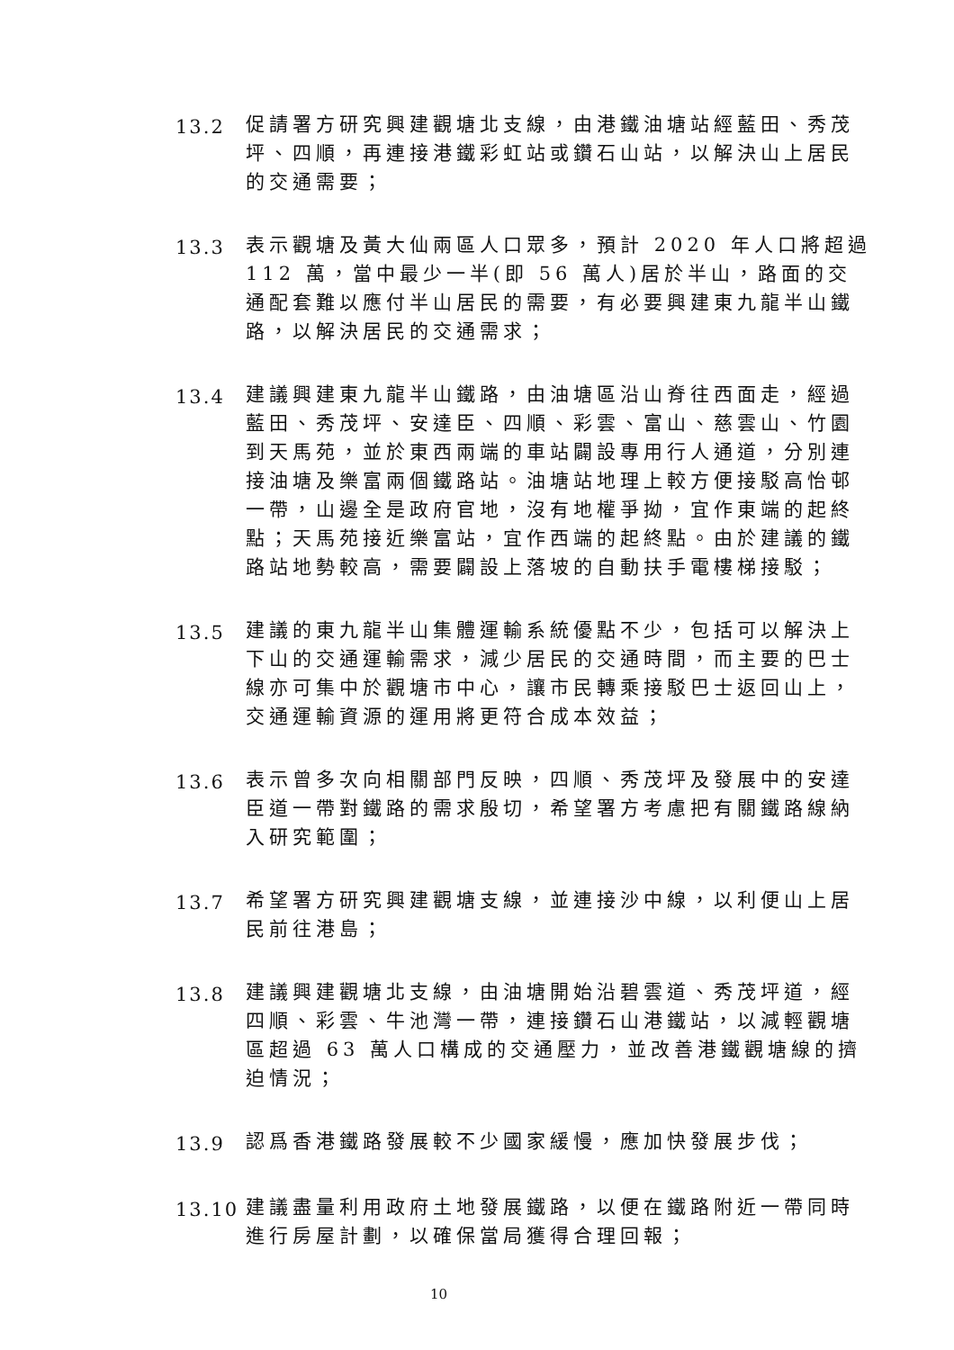13.2
促請署方研究興建觀塘北支線，由港鐵油塘站經藍田、秀茂坪、四順，再連接港鐵彩虹站或鑽石山站，以解決山上居民的交通需要；
13.3
表示觀塘及黃大仙兩區人口眾多，預計 2020 年人口將超過 112 萬，當中最少一半(即 56 萬人)居於半山，路面的交通配套難以應付半山居民的需要，有必要興建東九龍半山鐵路，以解決居民的交通需求；
13.4
建議興建東九龍半山鐵路，由油塘區沿山脊往西面走，經過藍田、秀茂坪、安達臣、四順、彩雲、富山、慈雲山、竹園到天馬苑，並於東西兩端的車站闢設專用行人通道，分別連接油塘及樂富兩個鐵路站。油塘站地理上較方便接駁高怡邨一帶，山邊全是政府官地，沒有地權爭拗，宜作東端的起終點；天馬苑接近樂富站，宜作西端的起終點。由於建議的鐵路站地勢較高，需要闢設上落坡的自動扶手電樓梯接駁；
13.5
建議的東九龍半山集體運輸系統優點不少，包括可以解決上下山的交通運輸需求，減少居民的交通時間，而主要的巴士線亦可集中於觀塘市中心，讓市民轉乘接駁巴士返回山上，交通運輸資源的運用將更符合成本效益；
13.6
表示曾多次向相關部門反映，四順、秀茂坪及發展中的安達臣道一帶對鐵路的需求殷切，希望署方考慮把有關鐵路線納入研究範圍；
13.7
希望署方研究興建觀塘支線，並連接沙中線，以利便山上居民前往港島；
13.8
建議興建觀塘北支線，由油塘開始沿碧雲道、秀茂坪道，經四順、彩雲、牛池灣一帶，連接鑽石山港鐵站，以減輕觀塘區超過 63 萬人口構成的交通壓力，並改善港鐵觀塘線的擠迫情況；
13.9
認爲香港鐵路發展較不少國家緩慢，應加快發展步伐；
13.10
建議盡量利用政府土地發展鐵路，以便在鐵路附近一帶同時進行房屋計劃，以確保當局獲得合理回報；
10